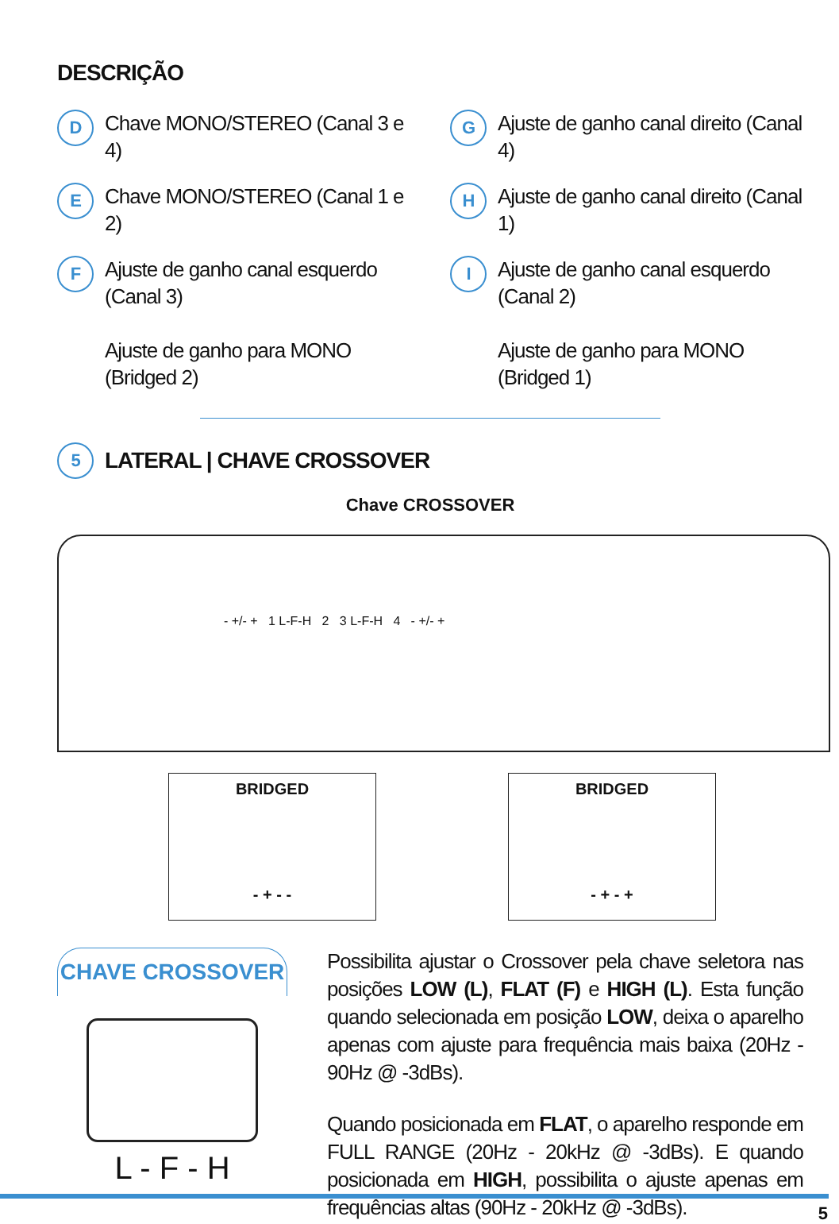DESCRIÇÃO
D Chave MONO/STEREO (Canal 3 e 4)
E Chave MONO/STEREO (Canal 1 e 2)
F Ajuste de ganho canal esquerdo (Canal 3)
Ajuste de ganho para MONO (Bridged 2)
G Ajuste de ganho canal direito (Canal 4)
H Ajuste de ganho canal direito (Canal 1)
I Ajuste de ganho canal esquerdo (Canal 2)
Ajuste de ganho para MONO (Bridged 1)
5 LATERAL | CHAVE CROSSOVER
Chave CROSSOVER
- +/- + 1 L-F-H 2 3 L-F-H 4 - +/- +
BRIDGED
- + - -
BRIDGED
- + - +
CHAVE CROSSOVER
L - F - H
Possibilita ajustar o Crossover pela chave seletora nas posições LOW (L), FLAT (F) e HIGH (L). Esta função quando selecionada em posição LOW, deixa o aparelho apenas com ajuste para frequência mais baixa (20Hz - 90Hz @ -3dBs).
Quando posicionada em FLAT, o aparelho responde em FULL RANGE (20Hz - 20kHz @ -3dBs). E quando posicionada em HIGH, possibilita o ajuste apenas em frequências altas (90Hz - 20kHz @ -3dBs).
5